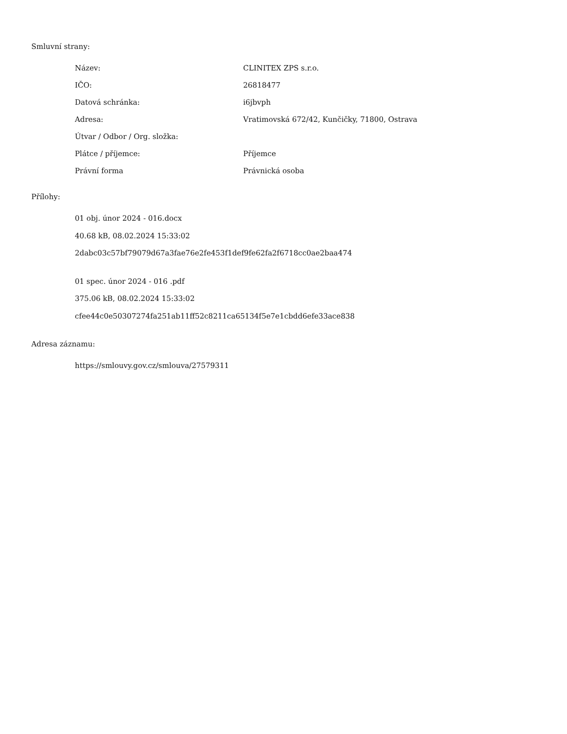Smluvní strany:
| Název: | CLINITEX ZPS s.r.o. |
| IČO: | 26818477 |
| Datová schránka: | i6jbvph |
| Adresa: | Vratimovská 672/42, Kunčičky, 71800, Ostrava |
| Útvar / Odbor / Org. složka: | |
| Plátce / příjemce: | Příjemce |
| Právní forma | Právnická osoba |
Přílohy:
01 obj. únor 2024 - 016.docx
40.68 kB, 08.02.2024 15:33:02
2dabc03c57bf79079d67a3fae76e2fe453f1def9fe62fa2f6718cc0ae2baa474
01 spec. únor 2024 - 016 .pdf
375.06 kB, 08.02.2024 15:33:02
cfee44c0e50307274fa251ab11ff52c8211ca65134f5e7e1cbdd6efe33ace838
Adresa záznamu:
https://smlouvy.gov.cz/smlouva/27579311